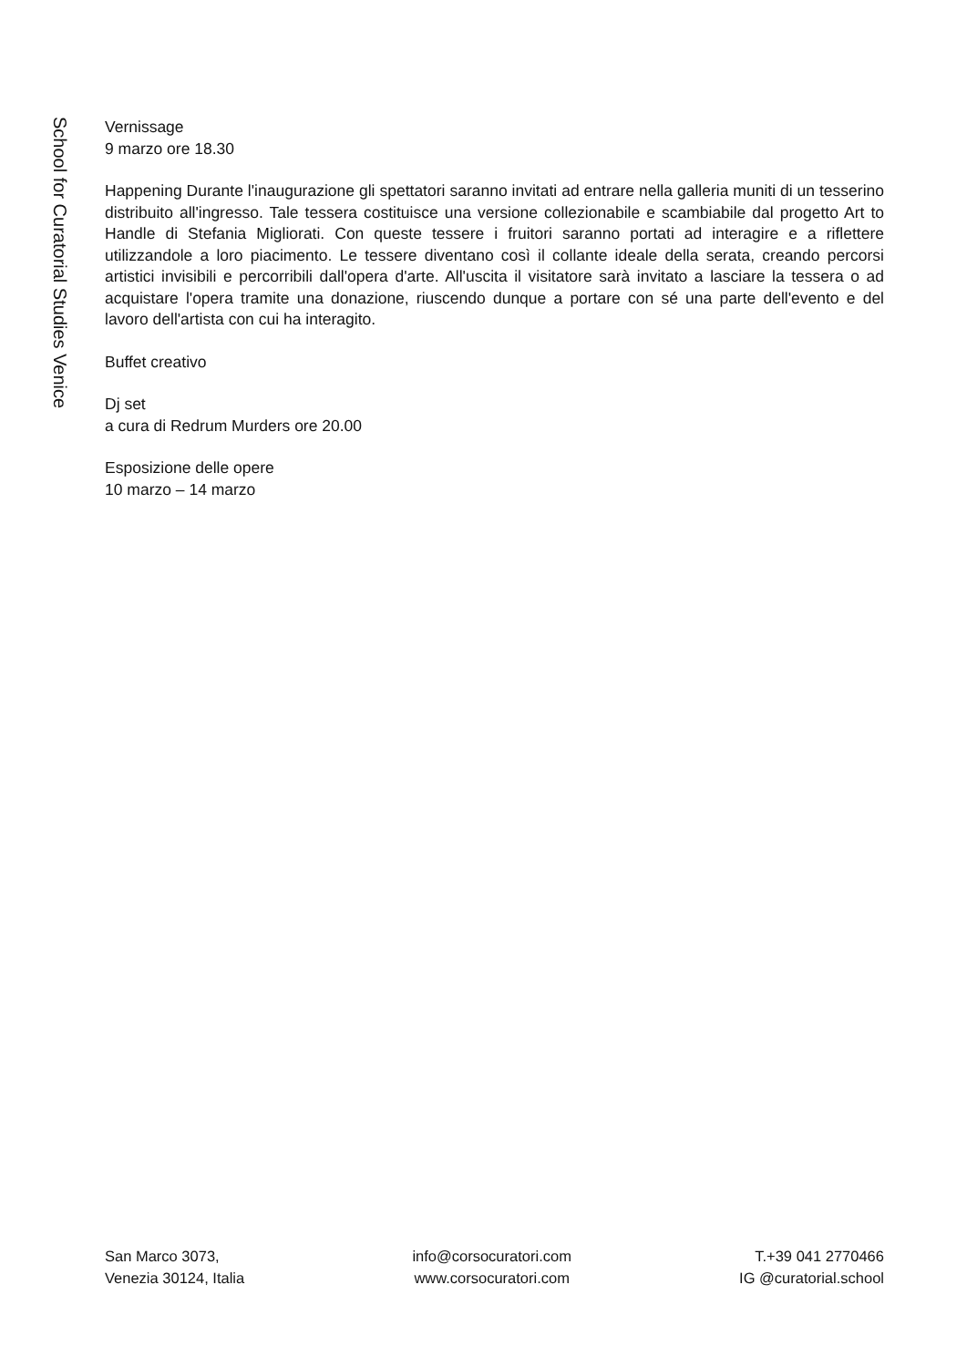School for Curatorial Studies Venice
Vernissage
9 marzo ore 18.30
Happening Durante l'inaugurazione gli spettatori saranno invitati ad entrare nella galleria muniti di un tesserino distribuito all'ingresso. Tale tessera costituisce una versione collezionabile e scambiabile dal progetto Art to Handle di Stefania Migliorati. Con queste tessere i fruitori saranno portati ad interagire e a riflettere utilizzandole a loro piacimento. Le tessere diventano così il collante ideale della serata, creando percorsi artistici invisibili e percorribili dall'opera d'arte. All'uscita il visitatore sarà invitato a lasciare la tessera o ad acquistare l'opera tramite una donazione, riuscendo dunque a portare con sé una parte dell'evento e del lavoro dell'artista con cui ha interagito.
Buffet creativo
Dj set
a cura di Redrum Murders ore 20.00
Esposizione delle opere
10 marzo – 14 marzo
San Marco 3073,
Venezia 30124, Italia
info@corsocuratori.com
www.corsocuratori.com
T.+39 041 2770466
IG @curatorial.school